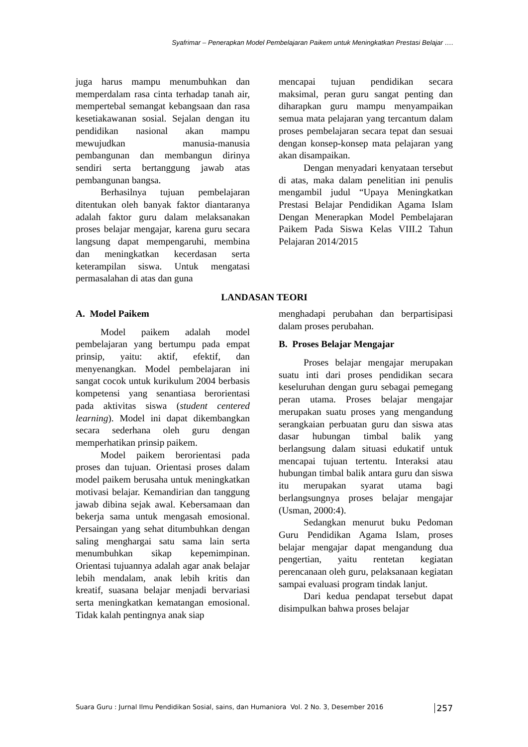Syafrimar – Penerapkan Model Pembelajaran Paikem untuk Meningkatkan Prestasi Belajar ….
juga harus mampu menumbuhkan dan memperdalam rasa cinta terhadap tanah air, mempertebal semangat kebangsaan dan rasa kesetiakawanan sosial. Sejalan dengan itu pendidikan nasional akan mampu mewujudkan manusia-manusia pembangunan dan membangun dirinya sendiri serta bertanggung jawab atas pembangunan bangsa.
Berhasilnya tujuan pembelajaran ditentukan oleh banyak faktor diantaranya adalah faktor guru dalam melaksanakan proses belajar mengajar, karena guru secara langsung dapat mempengaruhi, membina dan meningkatkan kecerdasan serta keterampilan siswa. Untuk mengatasi permasalahan di atas dan guna
mencapai tujuan pendidikan secara maksimal, peran guru sangat penting dan diharapkan guru mampu menyampaikan semua mata pelajaran yang tercantum dalam proses pembelajaran secara tepat dan sesuai dengan konsep-konsep mata pelajaran yang akan disampaikan.
Dengan menyadari kenyataan tersebut di atas, maka dalam penelitian ini penulis mengambil judul “Upaya Meningkatkan Prestasi Belajar Pendidikan Agama Islam Dengan Menerapkan Model Pembelajaran Paikem Pada Siswa Kelas VIII.2 Tahun Pelajaran 2014/2015
LANDASAN TEORI
A. Model Paikem
Model paikem adalah model pembelajaran yang bertumpu pada empat prinsip, yaitu: aktif, efektif, dan menyenangkan. Model pembelajaran ini sangat cocok untuk kurikulum 2004 berbasis kompetensi yang senantiasa berorientasi pada aktivitas siswa (student centered learning). Model ini dapat dikembangkan secara sederhana oleh guru dengan memperhatikan prinsip paikem.
Model paikem berorientasi pada proses dan tujuan. Orientasi proses dalam model paikem berusaha untuk meningkatkan motivasi belajar. Kemandirian dan tanggung jawab dibina sejak awal. Kebersamaan dan bekerja sama untuk mengasah emosional. Persaingan yang sehat ditumbuhkan dengan saling menghargai satu sama lain serta menumbuhkan sikap kepemimpinan. Orientasi tujuannya adalah agar anak belajar lebih mendalam, anak lebih kritis dan kreatif, suasana belajar menjadi bervariasi serta meningkatkan kematangan emosional. Tidak kalah pentingnya anak siap
menghadapi perubahan dan berpartisipasi dalam proses perubahan.
B. Proses Belajar Mengajar
Proses belajar mengajar merupakan suatu inti dari proses pendidikan secara keseluruhan dengan guru sebagai pemegang peran utama. Proses belajar mengajar merupakan suatu proses yang mengandung serangkaian perbuatan guru dan siswa atas dasar hubungan timbal balik yang berlangsung dalam situasi edukatif untuk mencapai tujuan tertentu. Interaksi atau hubungan timbal balik antara guru dan siswa itu merupakan syarat utama bagi berlangsungnya proses belajar mengajar (Usman, 2000:4).
Sedangkan menurut buku Pedoman Guru Pendidikan Agama Islam, proses belajar mengajar dapat mengandung dua pengertian, yaitu rentetan kegiatan perencanaan oleh guru, pelaksanaan kegiatan sampai evaluasi program tindak lanjut.
Dari kedua pendapat tersebut dapat disimpulkan bahwa proses belajar
Suara Guru : Jurnal Ilmu Pendidikan Sosial, sains, dan Humaniora Vol. 2 No. 3, Desember 2016 257